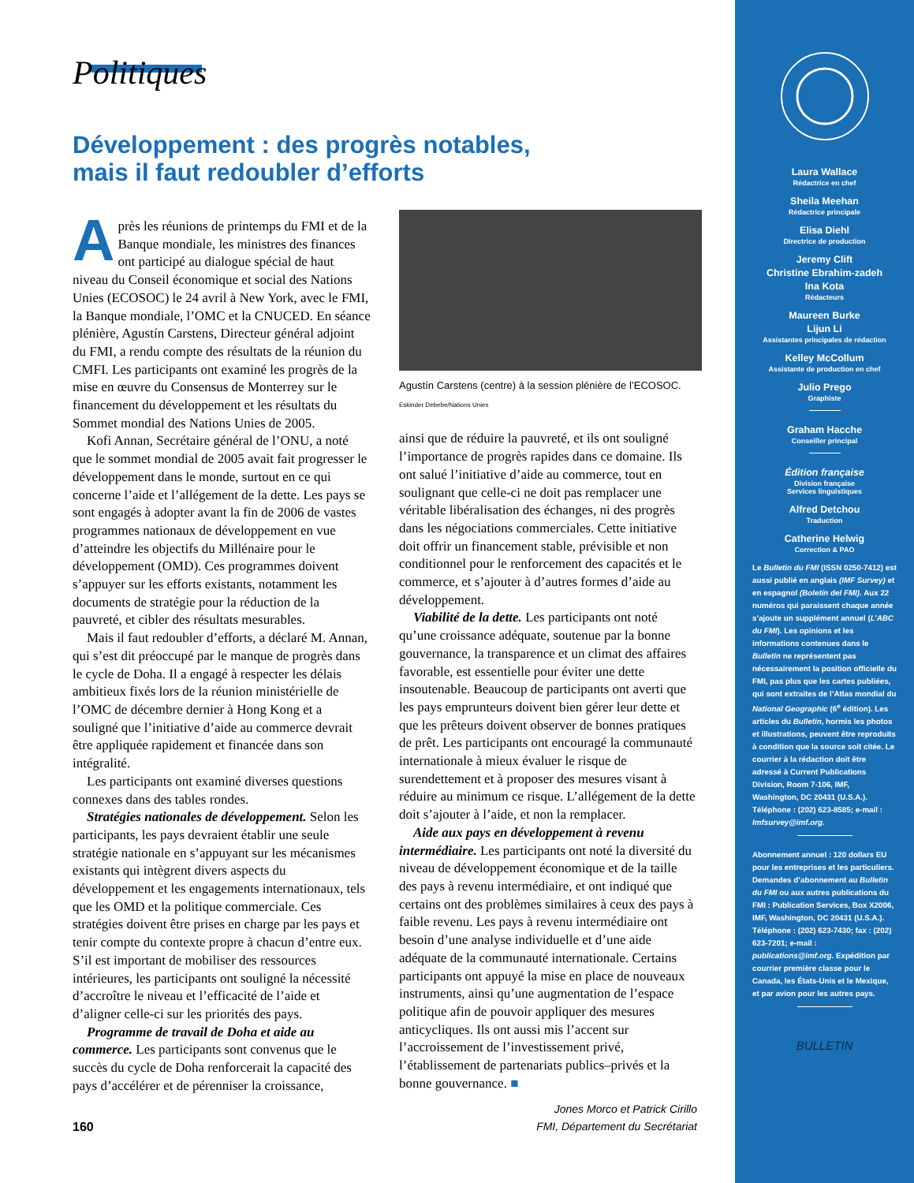Politiques
Développement : des progrès notables,
mais il faut redoubler d’efforts
Après les réunions de printemps du FMI et de la Banque mondiale, les ministres des finances ont participé au dialogue spécial de haut niveau du Conseil économique et social des Nations Unies (ECOSOC) le 24 avril à New York, avec le FMI, la Banque mondiale, l’OMC et la CNUCED. En séance plénière, Agustín Carstens, Directeur général adjoint du FMI, a rendu compte des résultats de la réunion du CMFI. Les participants ont examiné les progrès de la mise en œuvre du Consensus de Monterrey sur le financement du développement et les résultats du Sommet mondial des Nations Unies de 2005.
Kofi Annan, Secrétaire général de l’ONU, a noté que le sommet mondial de 2005 avait fait progresser le développement dans le monde, surtout en ce qui concerne l’aide et l’allégement de la dette. Les pays se sont engagés à adopter avant la fin de 2006 de vastes programmes nationaux de développement en vue d’atteindre les objectifs du Millénaire pour le développement (OMD). Ces programmes doivent s’appuyer sur les efforts existants, notamment les documents de stratégie pour la réduction de la pauvreté, et cibler des résultats mesurables.
Mais il faut redoubler d’efforts, a déclaré M. Annan, qui s’est dit préoccupé par le manque de progrès dans le cycle de Doha. Il a engagé à respecter les délais ambitieux fixés lors de la réunion ministérielle de l’OMC de décembre dernier à Hong Kong et a souligné que l’initiative d’aide au commerce devrait être appliquée rapidement et financée dans son intégralité.
Les participants ont examiné diverses questions connexes dans des tables rondes.
Stratégies nationales de développement. Selon les participants, les pays devraient établir une seule stratégie nationale en s’appuyant sur les mécanismes existants qui intègrent divers aspects du développement et les engagements internationaux, tels que les OMD et la politique commerciale. Ces stratégies doivent être prises en charge par les pays et tenir compte du contexte propre à chacun d’entre eux. S’il est important de mobiliser des ressources intérieures, les participants ont souligné la nécessité d’accroître le niveau et l’efficacité de l’aide et d’aligner celle-ci sur les priorités des pays.
Programme de travail de Doha et aide au commerce. Les participants sont convenus que le succès du cycle de Doha renforcerait la capacité des pays d’accélérer et de pérenniser la croissance,
Agustín Carstens (centre) à la session plénière de l’ECOSOC. Eskinder Debebe/Nations Unies
ainsi que de réduire la pauvreté, et ils ont souligné l’importance de progrès rapides dans ce domaine. Ils ont salué l’initiative d’aide au commerce, tout en soulignant que celle-ci ne doit pas remplacer une véritable libéralisation des échanges, ni des progrès dans les négociations commerciales. Cette initiative doit offrir un financement stable, prévisible et non conditionnel pour le renforcement des capacités et le commerce, et s’ajouter à d’autres formes d’aide au développement.
Viabilité de la dette. Les participants ont noté qu’une croissance adéquate, soutenue par la bonne gouvernance, la transparence et un climat des affaires favorable, est essentielle pour éviter une dette insoutenable. Beaucoup de participants ont averti que les pays emprunteurs doivent bien gérer leur dette et que les prêteurs doivent observer de bonnes pratiques de prêt. Les participants ont encouragé la communauté internationale à mieux évaluer le risque de surendettement et à proposer des mesures visant à réduire au minimum ce risque. L’allégement de la dette doit s’ajouter à l’aide, et non la remplacer.
Aide aux pays en développement à revenu intermédiaire. Les participants ont noté la diversité du niveau de développement économique et de la taille des pays à revenu intermédiaire, et ont indiqué que certains ont des problèmes similaires à ceux des pays à faible revenu. Les pays à revenu intermédiaire ont besoin d’une analyse individuelle et d’une aide adéquate de la communauté internationale. Certains participants ont appuyé la mise en place de nouveaux instruments, ainsi qu’une augmentation de l’espace politique afin de pouvoir appliquer des mesures anticycliques. Ils ont aussi mis l’accent sur l’accroissement de l’investissement privé, l’établissement de partenariats publics–privés et la bonne gouvernance. ■
Jones Morco et Patrick Cirillo
FMI, Département du Secrétariat
160
Laura Wallace
Rédactrice en chef
Sheila Meehan
Rédactrice principale
Elisa Diehl
Directrice de production
Jeremy Clift
Christine Ebrahim-zadeh
Ina Kota
Rédacteurs
Maureen Burke
Lijun Li
Assistantes principales de rédaction
Kelley McCollum
Assistante de production en chef
Julio Prego
Graphiste
Graham Hacche
Conseiller principal
Édition française
Division française
Services linguistiques
Alfred Detchou
Traduction
Catherine Helwig
Correction & PAO
Le Bulletin du FMI (ISSN 0250-7412) est aussi publié en anglais (IMF Survey) et en espagnol (Boletín del FMI). Aux 22 numéros qui paraissent chaque année s’ajoute un supplément annuel (L’ABC du FMI). Les opinions et les informations contenues dans le Bulletin ne représentent pas nécessairement la position officielle du FMI, pas plus que les cartes publiées, qui sont extraites de l’Atlas mondial du National Geographic (6<sup>e</sup> édition). Les articles du Bulletin, hormis les photos et illustrations, peuvent être reproduits à condition que la source soit citée. Le courrier à la rédaction doit être adressé à Current Publications Division, Room 7-106, IMF, Washington, DC 20431 (U.S.A.). Téléphone : (202) 623-8585; e-mail : Imfsurvey@imf.org.
Abonnement annuel : 120 dollars EU pour les entreprises et les particuliers. Demandes d’abonnement au Bulletin du FMI ou aux autres publications du FMI : Publication Services, Box X2006, IMF, Washington, DC 20431 (U.S.A.). Téléphone : (202) 623-7430; fax : (202) 623-7201; e-mail : publications@imf.org. Expédition par courrier première classe pour le Canada, les États-Unis et le Mexique, et par avion pour les autres pays.
BULLETIN